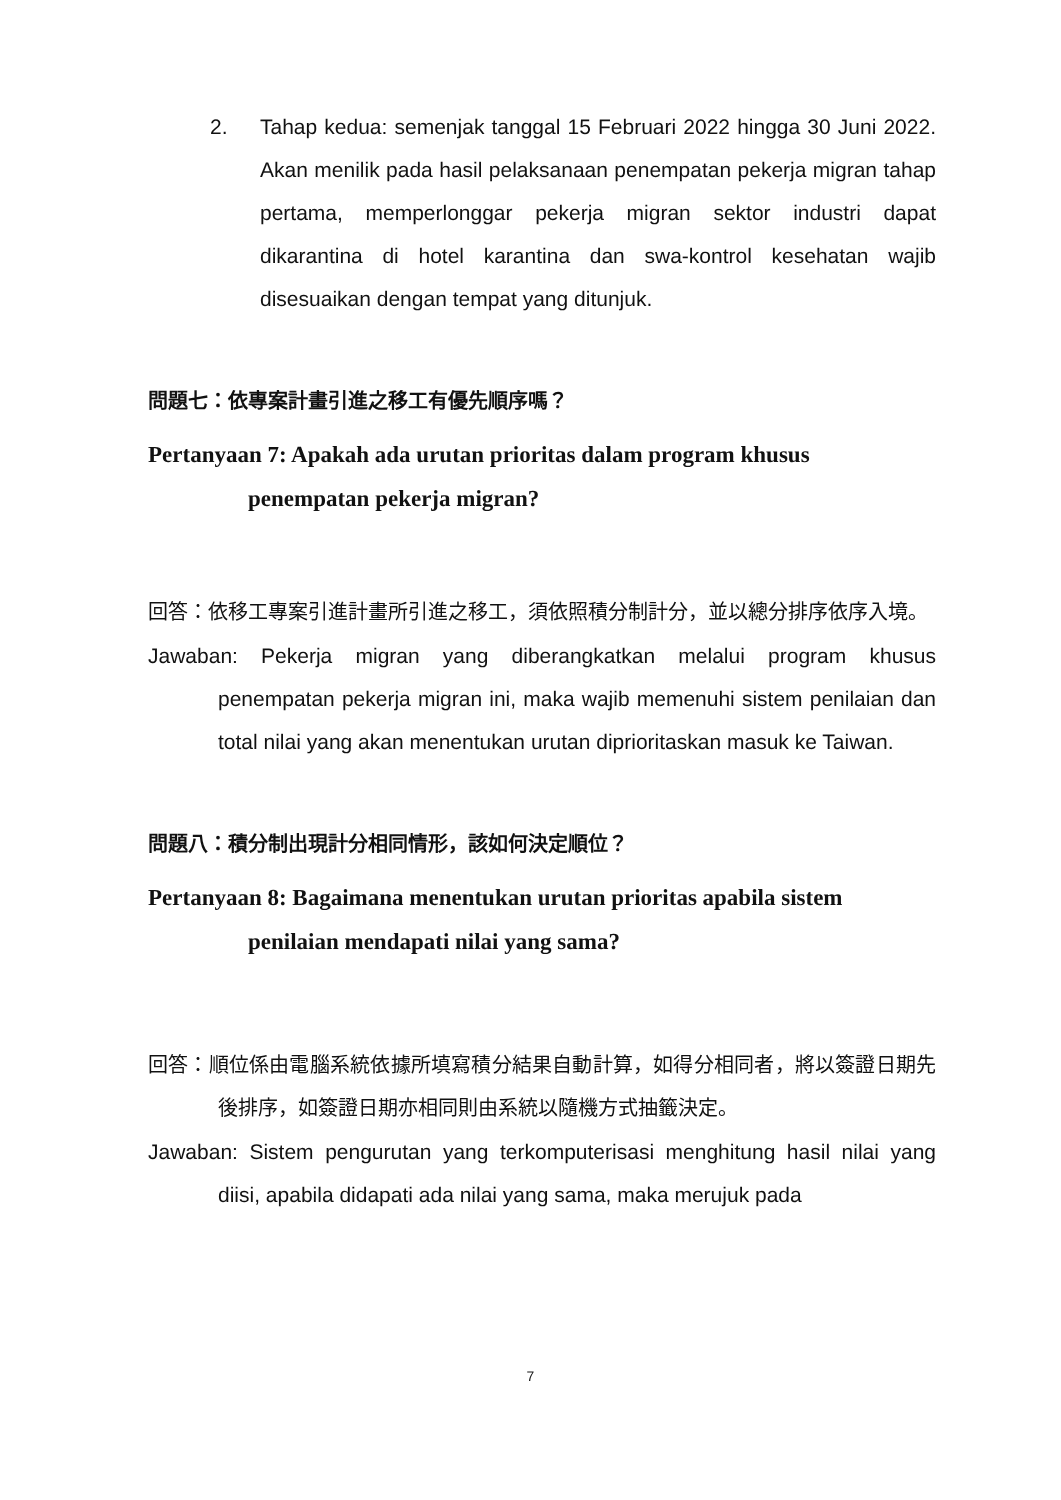2. Tahap kedua: semenjak tanggal 15 Februari 2022 hingga 30 Juni 2022. Akan menilik pada hasil pelaksanaan penempatan pekerja migran tahap pertama, memperlonggar pekerja migran sektor industri dapat dikarantina di hotel karantina dan swa-kontrol kesehatan wajib disesuaikan dengan tempat yang ditunjuk.
問題七：依專案計畫引進之移工有優先順序嗎？
Pertanyaan 7: Apakah ada urutan prioritas dalam program khusus penempatan pekerja migran?
回答：依移工專案引進計畫所引進之移工，須依照積分制計分，並以總分排序依序入境。
Jawaban: Pekerja migran yang diberangkatkan melalui program khusus penempatan pekerja migran ini, maka wajib memenuhi sistem penilaian dan total nilai yang akan menentukan urutan diprioritaskan masuk ke Taiwan.
問題八：積分制出現計分相同情形，該如何決定順位？
Pertanyaan 8: Bagaimana menentukan urutan prioritas apabila sistem penilaian mendapati nilai yang sama?
回答：順位係由電腦系統依據所填寫積分結果自動計算，如得分相同者，將以簽證日期先後排序，如簽證日期亦相同則由系統以隨機方式抽籤決定。
Jawaban: Sistem pengurutan yang terkomputerisasi menghitung hasil nilai yang diisi, apabila didapati ada nilai yang sama, maka merujuk pada
7